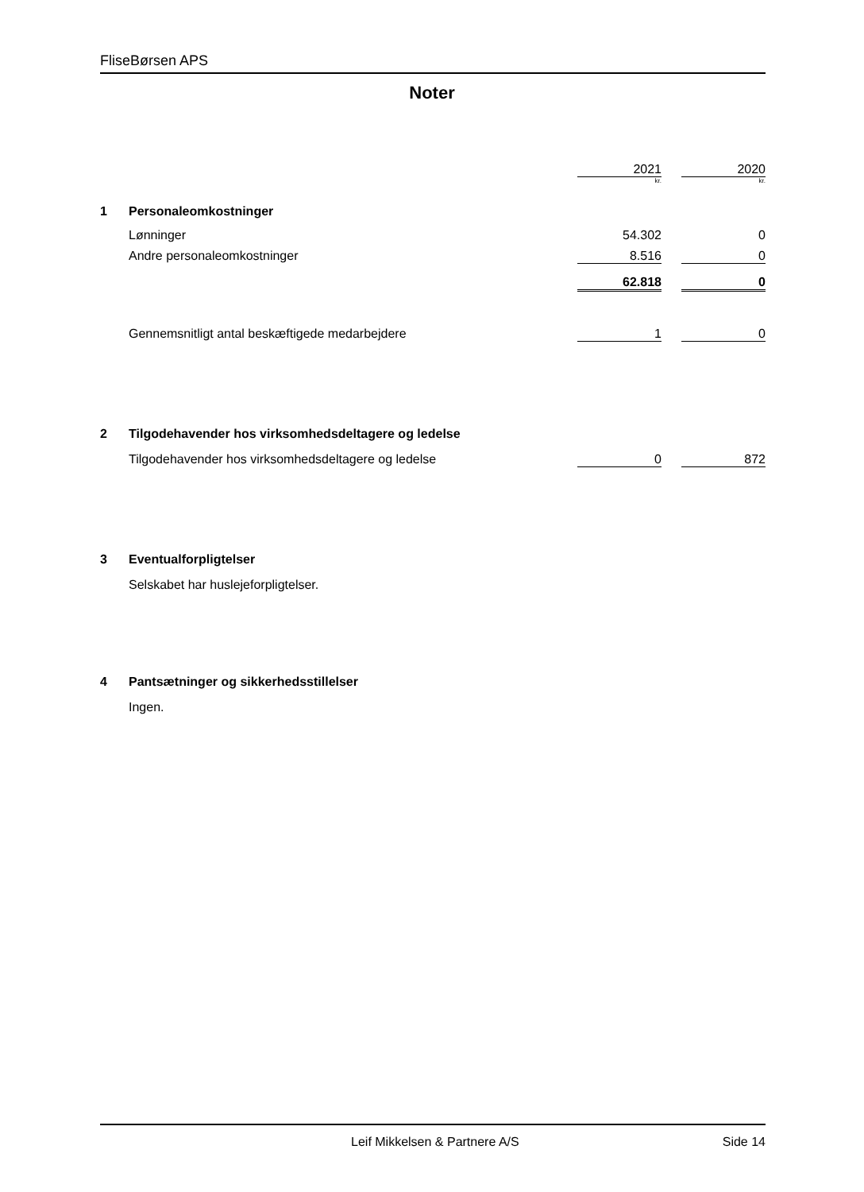FliseBørsen APS
Noter
| | | 2021 | | 2020 |
| | | kr. | | kr. |
| 1 | Personaleomkostninger | | | |
| | Lønninger | 54.302 | | 0 |
| | Andre personaleomkostninger | 8.516 | | 0 |
| | | 62.818 | | 0 |
| | Gennemsnitligt antal beskæftigede medarbejdere | 1 | | 0 |
| 2 | Tilgodehavender hos virksomhedsdeltagere og ledelse | | | |
| | Tilgodehavender hos virksomhedsdeltagere og ledelse | 0 | | 872 |
| 3 | Eventualforpligtelser | | | |
| | Selskabet har huslejeforpligtelser. | | | |
| 4 | Pantsætninger og sikkerhedsstillelser | | | |
| | Ingen. | | | |
Leif Mikkelsen & Partnere A/S Side 14